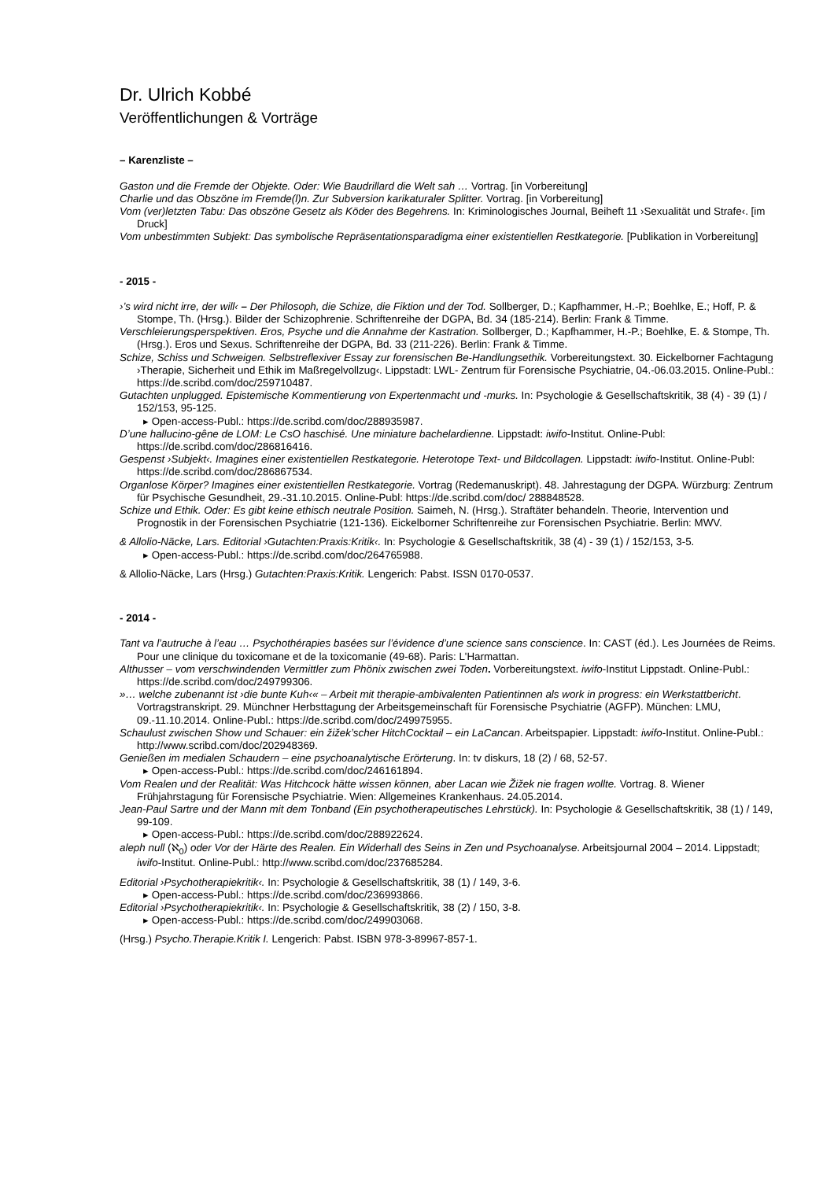Dr. Ulrich Kobbé
Veröffentlichungen & Vorträge
– Karenzliste –
Gaston und die Fremde der Objekte. Oder: Wie Baudrillard die Welt sah … Vortrag. [in Vorbereitung]
Charlie und das Obszöne im Fremde(l)n. Zur Subversion karikaturaler Splitter. Vortrag. [in Vorbereitung]
Vom (ver)letzten Tabu: Das obszöne Gesetz als Köder des Begehrens. In: Kriminologisches Journal, Beiheft 11 ›Sexualität und Strafe‹. [im Druck]
Vom unbestimmten Subjekt: Das symbolische Repräsentationsparadigma einer existentiellen Restkategorie. [Publikation in Vorbereitung]
- 2015 -
›’s wird nicht irre, der will‹ – Der Philosoph, die Schize, die Fiktion und der Tod. Sollberger, D.; Kapfhammer, H.-P.; Boehlke, E.; Hoff, P. & Stompe, Th. (Hrsg.). Bilder der Schizophrenie. Schriftenreihe der DGPA, Bd. 34 (185-214). Berlin: Frank & Timme.
Verschleierungsperspektiven. Eros, Psyche und die Annahme der Kastration. Sollberger, D.; Kapfhammer, H.-P.; Boehlke, E. & Stompe, Th. (Hrsg.). Eros und Sexus. Schriftenreihe der DGPA, Bd. 33 (211-226). Berlin: Frank & Timme.
Schize, Schiss und Schweigen. Selbstreflexiver Essay zur forensischen Be-Handlungsethik. Vorbereitungstext. 30. Eickelborner Fachtagung ›Therapie, Sicherheit und Ethik im Maßregelvollzug‹. Lippstadt: LWL- Zentrum für Forensische Psychiatrie, 04.-06.03.2015. Online-Publ.: https://de.scribd.com/doc/259710487.
Gutachten unplugged. Epistemische Kommentierung von Expertenmacht und -murks. In: Psychologie & Gesellschaftskritik, 38 (4) - 39 (1) / 152/153, 95-125.
▸ Open-access-Publ.: https://de.scribd.com/doc/288935987.
D’une hallucino-gêne de LOM: Le CsO haschisé. Une miniature bachelardienne. Lippstadt: iwifo-Institut. Online-Publ: https://de.scribd.com/doc/286816416.
Gespenst ›Subjekt‹. Imagines einer existentiellen Restkategorie. Heterotope Text- und Bildcollagen. Lippstadt: iwifo-Institut. Online-Publ: https://de.scribd.com/doc/286867534.
Organlose Körper? Imagines einer existentiellen Restkategorie. Vortrag (Redemanuskript). 48. Jahrestagung der DGPA. Würzburg: Zentrum für Psychische Gesundheit, 29.-31.10.2015. Online-Publ: https://de.scribd.com/doc/ 288848528.
Schize und Ethik. Oder: Es gibt keine ethisch neutrale Position. Saimeh, N. (Hrsg.). Straftäter behandeln. Theorie, Intervention und Prognostik in der Forensischen Psychiatrie (121-136). Eickelborner Schriftenreihe zur Forensischen Psychiatrie. Berlin: MWV.
& Allolio-Näcke, Lars. Editorial ›Gutachten:Praxis:Kritik‹. In: Psychologie & Gesellschaftskritik, 38 (4) - 39 (1) / 152/153, 3-5.
▸ Open-access-Publ.: https://de.scribd.com/doc/264765988.
& Allolio-Näcke, Lars (Hrsg.) Gutachten:Praxis:Kritik. Lengerich: Pabst. ISSN 0170-0537.
- 2014 -
Tant va l’autruche à l’eau … Psychothérapies basées sur l’évidence d’une science sans conscience. In: CAST (éd.). Les Journées de Reims. Pour une clinique du toxicomane et de la toxicomanie (49-68). Paris: L'Harmattan.
Althusser – vom verschwindenden Vermittler zum Phönix zwischen zwei Toden. Vorbereitungstext. iwifo-Institut Lippstadt. Online-Publ.: https://de.scribd.com/doc/249799306.
»… welche zubenannt ist ›die bunte Kuh‹« – Arbeit mit therapie-ambivalenten Patientinnen als work in progress: ein Werkstattbericht. Vortragstranskript. 29. Münchner Herbsttagung der Arbeitsgemeinschaft für Forensische Psychiatrie (AGFP). München: LMU, 09.-11.10.2014. Online-Publ.: https://de.scribd.com/doc/249975955.
Schaulust zwischen Show und Schauer: ein žižek’scher HitchCocktail – ein LaCancan. Arbeitspapier. Lippstadt: iwifo-Institut. Online-Publ.: http://www.scribd.com/doc/202948369.
Genießen im medialen Schaudern – eine psychoanalytische Erörterung. In: tv diskurs, 18 (2) / 68, 52-57.
▸ Open-access-Publ.: https://de.scribd.com/doc/246161894.
Vom Realen und der Realität: Was Hitchcock hätte wissen können, aber Lacan wie Žižek nie fragen wollte. Vortrag. 8. Wiener Frühjahrstagung für Forensische Psychiatrie. Wien: Allgemeines Krankenhaus. 24.05.2014.
Jean-Paul Sartre und der Mann mit dem Tonband (Ein psychotherapeutisches Lehrstück). In: Psychologie & Gesellschaftskritik, 38 (1) / 149, 99-109.
▸ Open-access-Publ.: https://de.scribd.com/doc/288922624.
aleph null (ℵ<sub>0</sub>) oder Vor der Härte des Realen. Ein Widerhall des Seins in Zen und Psychoanalyse. Arbeitsjournal 2004 – 2014. Lippstadt; iwifo-Institut. Online-Publ.: http://www.scribd.com/doc/237685284.
Editorial ›Psychotherapiekritik‹. In: Psychologie & Gesellschaftskritik, 38 (1) / 149, 3-6.
▸ Open-access-Publ.: https://de.scribd.com/doc/236993866.
Editorial ›Psychotherapiekritik‹. In: Psychologie & Gesellschaftskritik, 38 (2) / 150, 3-8.
▸ Open-access-Publ.: https://de.scribd.com/doc/249903068.
(Hrsg.) Psycho.Therapie.Kritik I. Lengerich: Pabst. ISBN 978-3-89967-857-1.